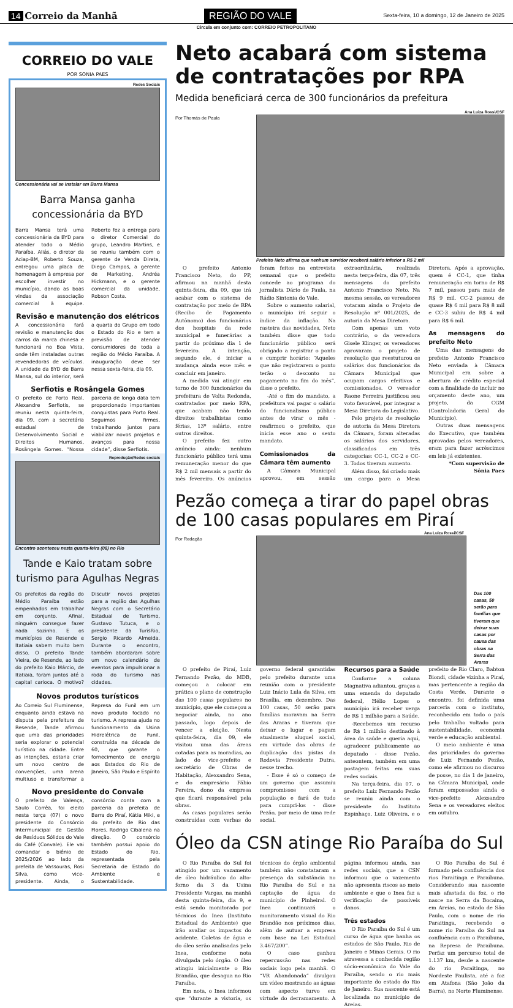14 Correio da Manhã REGIÃO DO VALE Sexta-feira, 10 a domingo, 12 de Janeiro de 2025
Circula em conjunto com: CORREIO PETROPOLITANO
CORREIO DO VALE
POR SONIA PAES
Redes Sociais
Concessionária vai se instalar em Barra Mansa
Barra Mansa ganha concessionária da BYD
Barra Mansa terá uma concessionária da BYD para atender todo o Médio Paraíba. Aliás, o diretor da Aciap-BM, Roberto Souza, entregou uma placa de homenagem à empresa por escolher investir no município, dando as boas vindas da associação comercial à equipe. Roberto fez a entrega para o diretor Comercial do grupo, Leandro Martins, e se reuniu também com o gerente de Venda Direta, Diego Campos, a gerente de Marketing, Andréa Hickmann, e o gerente comercial da unidade, Robson Costa.
Revisão e manutenção dos elétricos
A concessionária fará revisão e manutenção dos carros da marca chinesa e funcionará no Boa Vista, onde têm instaladas outras revendedoras de veículos. A unidade da BYD de Barra Mansa, sul do interior, será a quarta do Grupo em todo o Estado do Rio e tem a previsão de atender consumidores de toda a região do Médio Paraíba. A inauguração deve ser nessa sexta-feira, dia 09.
Serfiotis e Rosângela Gomes
O prefeito de Porto Real, Alexandre Serfiotis, se reuniu nesta quinta-feira, dia 09, com a secretária estadual de Desenvolvimento Social e Direitos Humanos, Rosângela Gomes. “Nossa parceria de longa data tem proporcionado importantes conquistas para Porto Real. Seguimos firmes, trabalhando juntos para viabilizar novos projetos e avanços para nossa cidade”, disse Serfiotis.
Reprodução/Redes sociais
Encontro aconteceu nesta quarta-feira (08) no Rio
Tande e Kaio tratam sobre turismo para Agulhas Negras
Os prefeitos da região do Médio Paraíba estão empenhados em trabalhar em conjunto. Afinal, ninguém consegue fazer nada sozinho. E os municípios de Resende e Itatiaia sabem muito bem disso. O prefeito Tande Vieira, de Resende, ao lado do prefeito Kaio Márcio, de Itatiaia, foram juntos até a capital carioca. O motivo? Discutir novos projetos para a região das Agulhas Negras com o Secretário Estadual de Turismo, Gustavo Tutuca, e o presidente da TurisRio, Sergio Ricardo Almeida. Durante o encontro, também abordaram sobre um novo calendário de eventos para impulsionar a roda do turismo nas cidades.
Novos produtos turísticos
Ao Correio Sul Fluminense, enquanto ainda estava na disputa pela prefeitura de Resende, Tande afirmou que uma das prioridades seria explorar o potencial turístico na cidade. Entre as intenções, estaria criar um novo centro de convenções, uma arena multiuso e transformar a Represa do Funil em um novo produto focado no turismo. A represa ajuda no funcionamento da Usina Hidrelétrica de Funil, construída na década de 60, que garante o fornecimento de energia aos Estados do Rio de Janeiro, São Paulo e Espírito
Novo presidente do Convale
O prefeito de Valença, Saulo Corrêa, foi eleito nesta terça (07) o novo presidente do Consórcio Intermunicipal de Gestão de Resíduos Sólidos do Vale do Café (Convale). Ele vai comandar o biênio de 2025/2026 ao lado da prefeita de Vassouras, Rosi Silva, como vice-presidente. Ainda, o consórcio conta com a parceria da prefeita de Barra do Piraí, Kátia Miki, e do prefeito de Rio das Flores, Rodrigo Cibalena na direção. O consórcio também possui apoio do Estado do Rio, representada pela Secretaria de Estado do Ambiente e Sustentabilidade.
Neto acabará com sistema de contratações por RPA
Medida beneficiará cerca de 300 funcionários da prefeitura
Ana Luiza Rossi/CSF
Por Thomás de Paula Prefeito Neto afirma que nenhum servidor receberá salário inferior a R$ 2 mil
O prefeito Antonio Francisco Neto, do PP, afirmou na manhã desta quinta-feira, dia 09, que irá acabar com o sistema de contratação por meio de RPA (Recibo de Pagamento Autônomo) dos funcionários dos hospitais da rede municipal e funerárias a partir do próximo dia 1 de fevereiro. A intenção, segundo ele, é iniciar a mudança ainda esse mês e concluir em janeiro.
A medida vai atingir em torno de 300 funcionários da prefeitura de Volta Redonda, contratados por meio RPA, que acabam não tendo direitos trabalhistas como férias, 13º salário, entre outros direitos.
O prefeito fez outro anúncio ainda: nenhum funcionário público terá uma remuneração menor do que R$ 2 mil mensais a partir do mês fevereiro. Os anúncios foram feitos na entrevista semanal que o prefeito concede ao programa do jornalista Dário de Paula, na Rádio Sintonia do Vale.
Sobre o aumento salarial, o município irá seguir o índice da inflação. Na rasteira das novidades, Neto também disse que todo funcionário público será obrigado a registrar o ponto e cumprir horário: “Aqueles que não registrarem o ponto terão o desconto no pagamento no fim do mês”, disse o prefeito.
-Até o fim do mandato, a prefeitura vai pagar o salário do funcionalismo público antes de virar o mês - reafirmou o prefeito, que inicia esse ano o sexto mandato.
Comissionados da Câmara têm aumento
A Câmara Municipal aprovou, em sessão extraordinária, realizada nesta terça-feira, dia 07, três mensagens do prefeito Antonio Francisco Neto. Na mesma sessão, os vereadores votaram ainda o Projeto de Resolução nº 001/2025, de autoria da Mesa Diretora.
Com apenas um voto contrário, o da vereadora Gisele Klinger, os vereadores aprovaram o projeto de resolução que reestuturou os salários dos funcionários da Câmara Municipal que ocupam cargos efeitivos e comissionados. O vereador Raone Ferreira justificou seu voto favorável, por integrar a Mesa Diretora do Legislativo.
Pelo projeto de resolução de autoria da Mesa Diretora da Câmara, foram alteradas os salários dos servidores, classificados em três categorias: CC-1, CC-2 e CC-3. Todos tiveram aumento.
Além disso, foi criado mais um cargo para a Mesa Diretora. Após a aprovação, quem é CC-1, que tinha remuneração em torno de R$ 7 mil, passou para mais de R$ 9 mil. CC-2 passou de quase R$ 6 mil para R$ 8 mil e CC-3 subiu de R$ 4 mil para R$ 6 mil.
As mensagens do prefeito Neto
Uma das mensagens do prefeito Antonio Francisco Neto enviada à Câmara Municipal era sobre a abertura de crédito especial com a finalidade de incluir no orçamento deste ano, um projeto, da CGM (Controladoria Geral do Município).
Outras duas mensagens do Executivo, que também aprovadas pelos vereadores, eram para fazer acréscimos em leis já existentes.
*Com supervisão de Sônia Paes
Pezão começa a tirar do papel obras de 100 casas populares em Piraí
Ana Luiza Rossi/CSF
Por Redação Das 100 casas, 50 serão para famílias que tiveram que deixar suas casas por causa das obras na Serra das Araras
O prefeito de Piraí, Luiz Fernando Pezão, do MDB, começou a colocar em prática o plano de construção das 100 casas populares no município, que ele começou a negociar ainda, no ano passado, logo depois de vencer a eleição. Nesta quinta-feira, dia 09, ele visitou uma das áreas cotadas para as moradias, ao lado do vice-prefeito e secretário de Obras de Habitação, Alexsandro Sena, e do empresário Fábio Pereira, dono da empresa que ficará responsável pela obras.
As casas populares serão construídas com verbas do governo federal garantidas pelo prefeito durante uma reunião com o presidente Luiz Inácio Lula da Silva, em Brasília, em dezembro. Das 100 casas, 50 serão para famílias moravam na Serra das Araras e tiveram que deixar o lugar e pagam atualmente aluguel social, em virtude das obras de duplicação das pistas da Rodovia Presidente Dutra, nesse trecho.
- Esse é só o começo de um governo que assumiu compromissos com a população e fará de tudo para cumpri-los - disse Pezão, por meio de uma rede social.
Recursos para a Saúde
Conforme a coluna Magnativa adiantou, graças a uma emenda do deputado federal, Hélio Lopes o município irá receber verga de R$ 1 milhão para a Saúde.
-Recebemos um recurso de R$ 1 milhão destinado à área da saúde e queria aqui, agradecer publicamente ao deputado - disse Pezão, anteontem, também em uma postagem feitas em suas redes sociais.
Na terça-feira, dia 07, o prefeito Luiz Fernando Pezão se reuniu ainda com o presidente do Instituto Espinhaço, Luiz Oliveira, e o prefeito de Rio Claro, Babton Biondi, cidade vizinha a Piraí, mas pertencente a região da Costa Verde. Durante o encontro, foi definida uma parceria com o instituto, reconhecido em todo o país pelo trabalho voltado para sustentabilidade, economia verde e educação ambiental.
O meio ambiente é uma das prioridades do governo de Luiz Fernando Pezão, como ele afirmou no discurso de posse, no dia 1 de janeiro, na Câmara Municipal, onde foram empossados ainda o vice-prefeito Alexsandro Sena e os vereadores eleitos em outubro.
Óleo da CSN atinge Rio Paraíba do Sul
O Rio Paraíba do Sul foi atingido por um vazamento de óleo hidráulico do alto-forno da 3 da Usina Presidente Vargas, na manhã desta quinta-feira, dia 9, e está sendo monitorado por técnicos do Inea (Instituto Estadual do Ambiente) que irão avaliar os impactos do acidente. Coletas de água e do óleo serão analisadas pelo Inea, conforme nota divulgada pelo órgão. O óleo atingiu inicialmente o Rio Brandão, que desagua no Rio Paraíba.
Em nota, o Inea informou que “durante a vistoria, os técnicos do órgão ambiental também não constataram a presença da substância no Rio Paraíba do Sul e na captação de água do município de Pinheiral. O Inea continuará o monitoramento visual do Rio Brandão nos próximos dias, além de autuar a empresa com base na Lei Estadual 3.467/200”.
O caso ganhou repercussão nas redes sociais logo pela manhã. O “VR Abandonada” divulgou um vídeo mostrando as águas com aspecto turvo em virtude do derramamento. A página informou ainda, nas redes sociais, que a CSN informou que o vazemento não apresenta riscos ao meio ambiente e que o Inea faz a verificação de possíveis danos.
Três estados
O Rio Paraíba do Sul é um curso de água que banha os estados de São Paulo, Rio de Janeiro e Minas Gerais. O rio atravessa a conhecida região sócio-econômica do Vale do Paraíba, sendo o rio mais importante do estado do Rio de Janeiro. Sua nascente está localizada no município de Areias.
O Rio Paraíba do Sul é formado pela confluência dos rios Paraitinga e Paraibuna. Considerando sua nascente mais afastada da foz, o rio nasce na Serra da Bocaina, em Areias, no estado de São Paulo, com o nome de rio Paraitinga, recebendo o nome rio Paraíba do Sul na confluência com o Paraibuna, na Represa de Paraibuna. Perfaz um percurso total de 1.137 km, desde a nascente do rio Paraitinga, no Nordeste Paulista, até a foz em Atafona (São João da Barra), no Norte Fluminense.